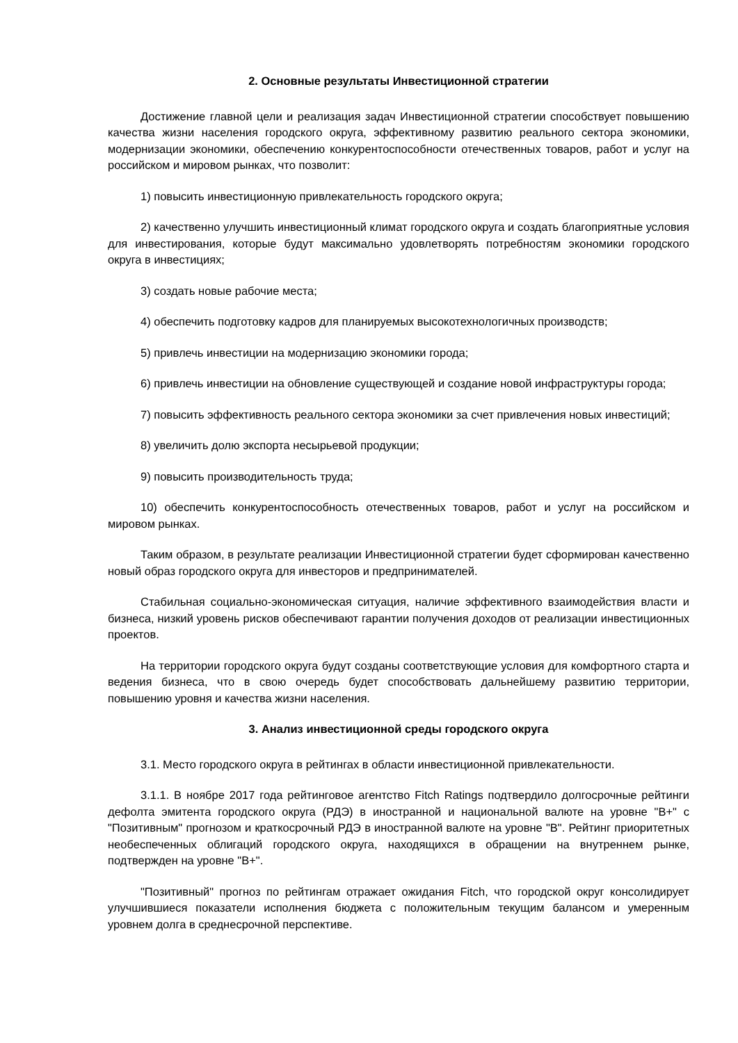2. Основные результаты Инвестиционной стратегии
Достижение главной цели и реализация задач Инвестиционной стратегии способствует повышению качества жизни населения городского округа, эффективному развитию реального сектора экономики, модернизации экономики, обеспечению конкурентоспособности отечественных товаров, работ и услуг на российском и мировом рынках, что позволит:
1) повысить инвестиционную привлекательность городского округа;
2) качественно улучшить инвестиционный климат городского округа и создать благоприятные условия для инвестирования, которые будут максимально удовлетворять потребностям экономики городского округа в инвестициях;
3) создать новые рабочие места;
4) обеспечить подготовку кадров для планируемых высокотехнологичных производств;
5) привлечь инвестиции на модернизацию экономики города;
6) привлечь инвестиции на обновление существующей и создание новой инфраструктуры города;
7) повысить эффективность реального сектора экономики за счет привлечения новых инвестиций;
8) увеличить долю экспорта несырьевой продукции;
9) повысить производительность труда;
10) обеспечить конкурентоспособность отечественных товаров, работ и услуг на российском и мировом рынках.
Таким образом, в результате реализации Инвестиционной стратегии будет сформирован качественно новый образ городского округа для инвесторов и предпринимателей.
Стабильная социально-экономическая ситуация, наличие эффективного взаимодействия власти и бизнеса, низкий уровень рисков обеспечивают гарантии получения доходов от реализации инвестиционных проектов.
На территории городского округа будут созданы соответствующие условия для комфортного старта и ведения бизнеса, что в свою очередь будет способствовать дальнейшему развитию территории, повышению уровня и качества жизни населения.
3. Анализ инвестиционной среды городского округа
3.1. Место городского округа в рейтингах в области инвестиционной привлекательности.
3.1.1. В ноябре 2017 года рейтинговое агентство Fitch Ratings подтвердило долгосрочные рейтинги дефолта эмитента городского округа (РДЭ) в иностранной и национальной валюте на уровне "B+" с "Позитивным" прогнозом и краткосрочный РДЭ в иностранной валюте на уровне "B". Рейтинг приоритетных необеспеченных облигаций городского округа, находящихся в обращении на внутреннем рынке, подтвержден на уровне "B+".
"Позитивный" прогноз по рейтингам отражает ожидания Fitch, что городской округ консолидирует улучшившиеся показатели исполнения бюджета с положительным текущим балансом и умеренным уровнем долга в среднесрочной перспективе.